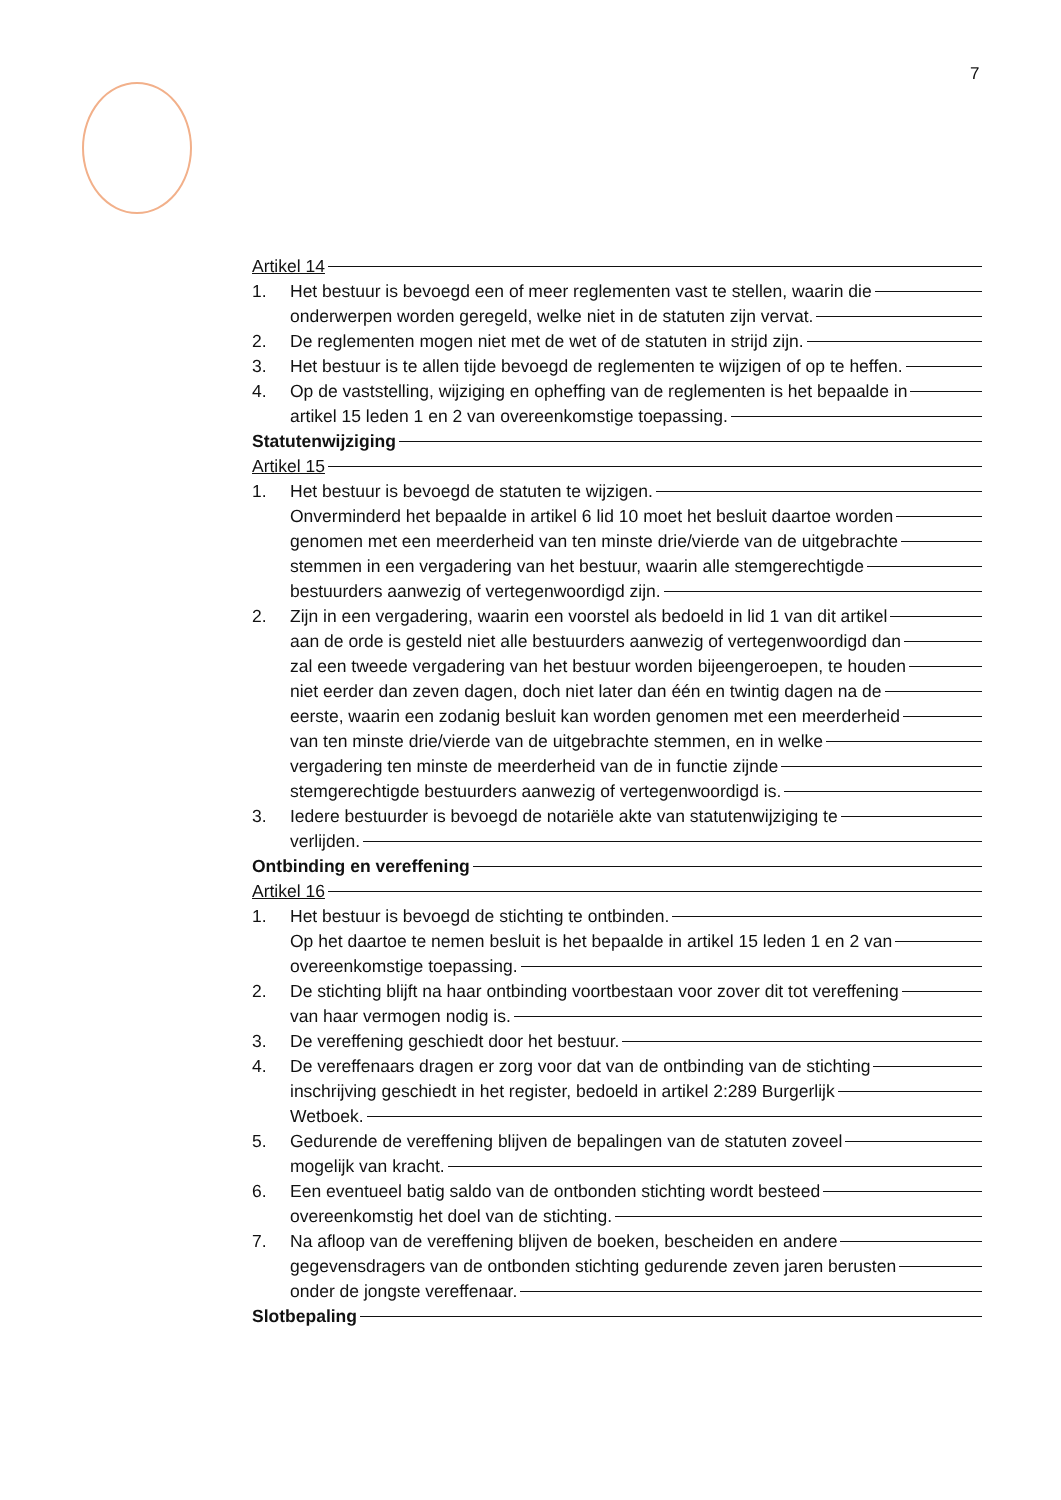7
Artikel 14
1. Het bestuur is bevoegd een of meer reglementen vast te stellen, waarin die
onderwerpen worden geregeld, welke niet in de statuten zijn vervat.
2. De reglementen mogen niet met de wet of de statuten in strijd zijn.
3. Het bestuur is te allen tijde bevoegd de reglementen te wijzigen of op te heffen.
4. Op de vaststelling, wijziging en opheffing van de reglementen is het bepaalde in
artikel 15 leden 1 en 2 van overeenkomstige toepassing.
Statutenwijziging
Artikel 15
1. Het bestuur is bevoegd de statuten te wijzigen.
Onverminderd het bepaalde in artikel 6 lid 10 moet het besluit daartoe worden
genomen met een meerderheid van ten minste drie/vierde van de uitgebrachte
stemmen in een vergadering van het bestuur, waarin alle stemgerechtigde
bestuurders aanwezig of vertegenwoordigd zijn.
2. Zijn in een vergadering, waarin een voorstel als bedoeld in lid 1 van dit artikel
aan de orde is gesteld niet alle bestuurders aanwezig of vertegenwoordigd dan
zal een tweede vergadering van het bestuur worden bijeengeroepen, te houden
niet eerder dan zeven dagen, doch niet later dan één en twintig dagen na de
eerste, waarin een zodanig besluit kan worden genomen met een meerderheid
van ten minste drie/vierde van de uitgebrachte stemmen, en in welke
vergadering ten minste de meerderheid van de in functie zijnde
stemgerechtigde bestuurders aanwezig of vertegenwoordigd is.
3. Iedere bestuurder is bevoegd de notariële akte van statutenwijziging te
verlijden.
Ontbinding en vereffening
Artikel 16
1. Het bestuur is bevoegd de stichting te ontbinden.
Op het daartoe te nemen besluit is het bepaalde in artikel 15 leden 1 en 2 van
overeenkomstige toepassing.
2. De stichting blijft na haar ontbinding voortbestaan voor zover dit tot vereffening
van haar vermogen nodig is.
3. De vereffening geschiedt door het bestuur.
4. De vereffenaars dragen er zorg voor dat van de ontbinding van de stichting
inschrijving geschiedt in het register, bedoeld in artikel 2:289 Burgerlijk
Wetboek.
5. Gedurende de vereffening blijven de bepalingen van de statuten zoveel
mogelijk van kracht.
6. Een eventueel batig saldo van de ontbonden stichting wordt besteed
overeenkomstig het doel van de stichting.
7. Na afloop van de vereffening blijven de boeken, bescheiden en andere
gegevensdragers van de ontbonden stichting gedurende zeven jaren berusten
onder de jongste vereffenaar.
Slotbepaling